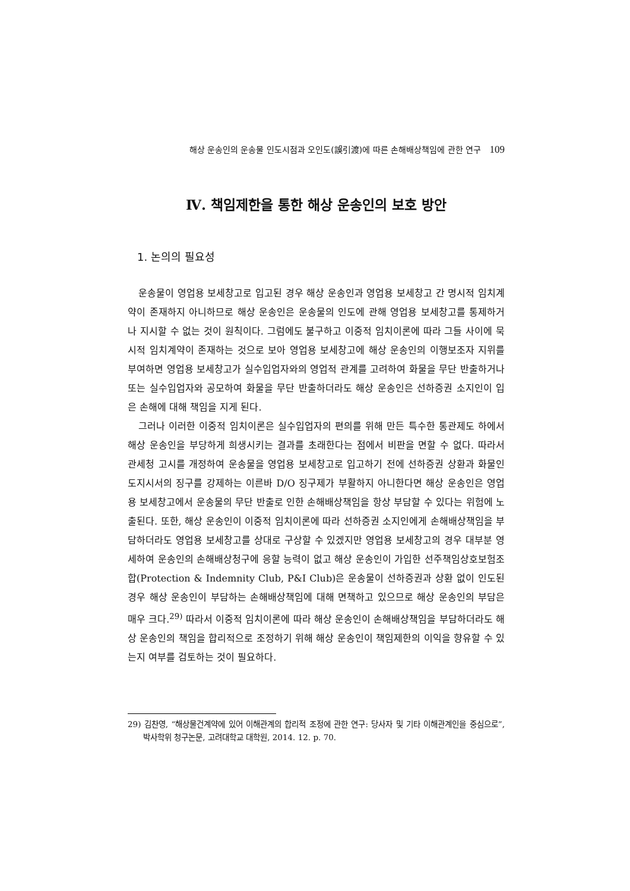해상 운송인의 운송물 인도시점과 오인도(誤引渡)에 따른 손해배상책임에 관한 연구 109
Ⅳ. 책임제한을 통한 해상 운송인의 보호 방안
1. 논의의 필요성
운송물이 영업용 보세창고로 입고된 경우 해상 운송인과 영업용 보세창고 간 명시적 임치계약이 존재하지 아니하므로 해상 운송인은 운송물의 인도에 관해 영업용 보세창고를 통제하거나 지시할 수 없는 것이 원칙이다. 그럼에도 불구하고 이중적 임치이론에 따라 그들 사이에 묵시적 임치계약이 존재하는 것으로 보아 영업용 보세창고에 해상 운송인의 이행보조자 지위를 부여하면 영업용 보세창고가 실수입업자와의 영업적 관계를 고려하여 화물을 무단 반출하거나 또는 실수입업자와 공모하여 화물을 무단 반출하더라도 해상 운송인은 선하증권 소지인이 입은 손해에 대해 책임을 지게 된다.
그러나 이러한 이중적 임치이론은 실수입업자의 편의를 위해 만든 특수한 통관제도 하에서 해상 운송인을 부당하게 희생시키는 결과를 초래한다는 점에서 비판을 면할 수 없다. 따라서 관세청 고시를 개정하여 운송물을 영업용 보세창고로 입고하기 전에 선하증권 상환과 화물인도지시서의 징구를 강제하는 이른바 D/O 징구제가 부활하지 아니한다면 해상 운송인은 영업용 보세창고에서 운송물의 무단 반출로 인한 손해배상책임을 항상 부담할 수 있다는 위험에 노출된다. 또한, 해상 운송인이 이중적 임치이론에 따라 선하증권 소지인에게 손해배상책임을 부담하더라도 영업용 보세창고를 상대로 구상할 수 있겠지만 영업용 보세창고의 경우 대부분 영세하여 운송인의 손해배상청구에 응할 능력이 없고 해상 운송인이 가입한 선주책임상호보험조합(Protection & Indemnity Club, P&I Club)은 운송물이 선하증권과 상환 없이 인도된 경우 해상 운송인이 부담하는 손해배상책임에 대해 면책하고 있으므로 해상 운송인의 부담은 매우 크다.<sup>29)</sup> 따라서 이중적 임치이론에 따라 해상 운송인이 손해배상책임을 부담하더라도 해상 운송인의 책임을 합리적으로 조정하기 위해 해상 운송인이 책임제한의 이익을 향유할 수 있는지 여부를 검토하는 것이 필요하다.
29) 김찬영, “해상물건계약에 있어 이해관계의 합리적 조정에 관한 연구: 당사자 및 기타 이해관계인을 중심으로”, 박사학위 청구논문, 고려대학교 대학원, 2014. 12. p. 70.